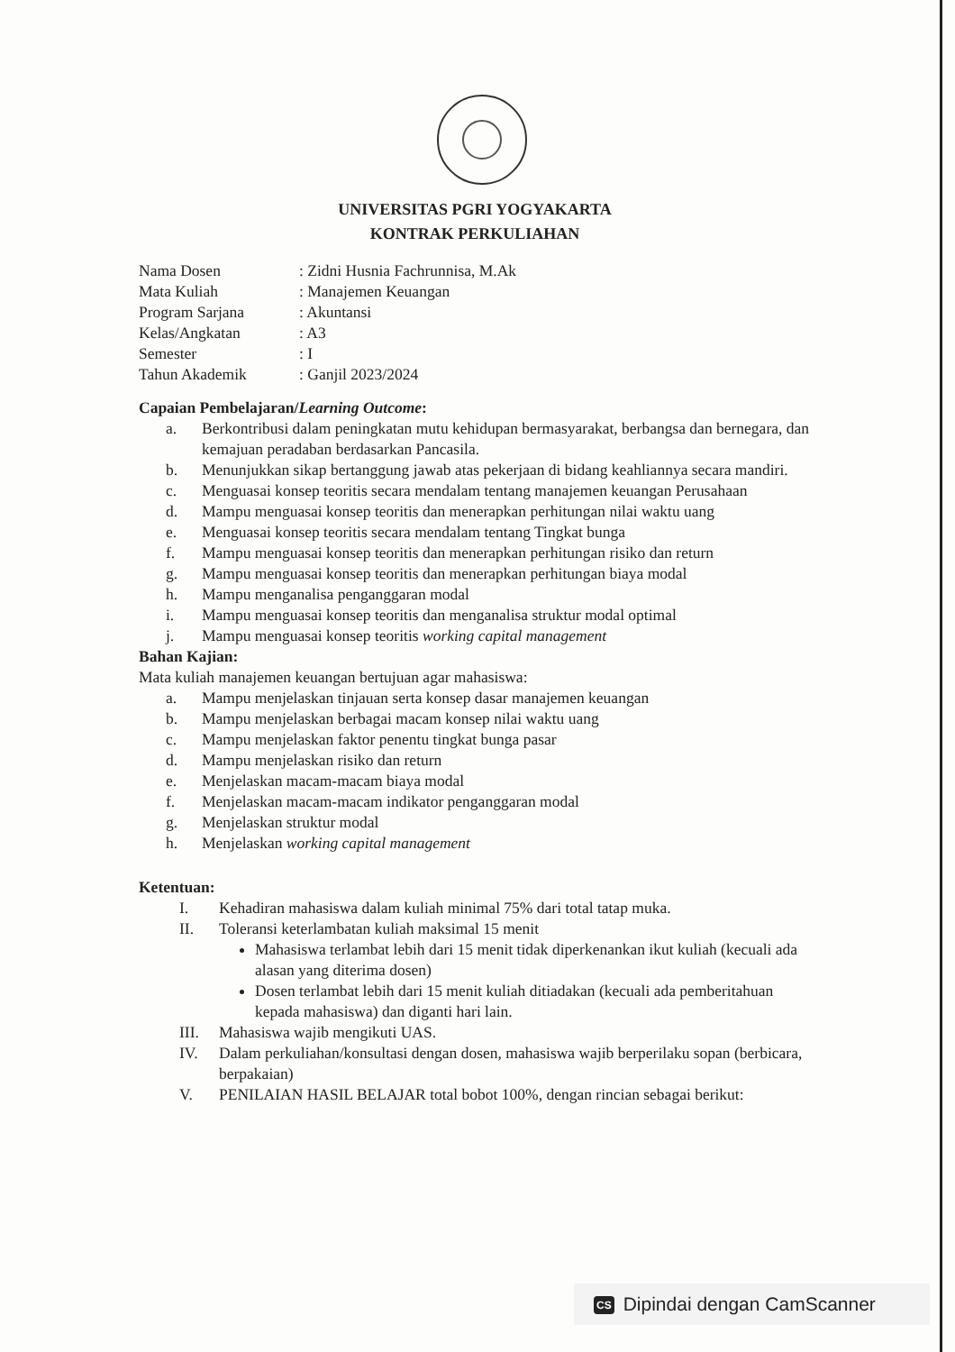UNIVERSITAS PGRI YOGYAKARTA
KONTRAK PERKULIAHAN
| Nama Dosen | : Zidni Husnia Fachrunnisa, M.Ak |
| Mata Kuliah | : Manajemen Keuangan |
| Program Sarjana | : Akuntansi |
| Kelas/Angkatan | : A3 |
| Semester | : I |
| Tahun Akademik | : Ganjil 2023/2024 |
Capaian Pembelajaran/Learning Outcome:
a. Berkontribusi dalam peningkatan mutu kehidupan bermasyarakat, berbangsa dan bernegara, dan kemajuan peradaban berdasarkan Pancasila.
b. Menunjukkan sikap bertanggung jawab atas pekerjaan di bidang keahliannya secara mandiri.
c. Menguasai konsep teoritis secara mendalam tentang manajemen keuangan Perusahaan
d. Mampu menguasai konsep teoritis dan menerapkan perhitungan nilai waktu uang
e. Menguasai konsep teoritis secara mendalam tentang Tingkat bunga
f. Mampu menguasai konsep teoritis dan menerapkan perhitungan risiko dan return
g. Mampu menguasai konsep teoritis dan menerapkan perhitungan biaya modal
h. Mampu menganalisa penganggaran modal
i. Mampu menguasai konsep teoritis dan menganalisa struktur modal optimal
j. Mampu menguasai konsep teoritis working capital management
Bahan Kajian:
Mata kuliah manajemen keuangan bertujuan agar mahasiswa:
a. Mampu menjelaskan tinjauan serta konsep dasar manajemen keuangan
b. Mampu menjelaskan berbagai macam konsep nilai waktu uang
c. Mampu menjelaskan faktor penentu tingkat bunga pasar
d. Mampu menjelaskan risiko dan return
e. Menjelaskan macam-macam biaya modal
f. Menjelaskan macam-macam indikator penganggaran modal
g. Menjelaskan struktur modal
h. Menjelaskan working capital management
Ketentuan:
I. Kehadiran mahasiswa dalam kuliah minimal 75% dari total tatap muka.
II. Toleransi keterlambatan kuliah maksimal 15 menit
Mahasiswa terlambat lebih dari 15 menit tidak diperkenankan ikut kuliah (kecuali ada alasan yang diterima dosen)
Dosen terlambat lebih dari 15 menit kuliah ditiadakan (kecuali ada pemberitahuan kepada mahasiswa) dan diganti hari lain.
III. Mahasiswa wajib mengikuti UAS.
IV. Dalam perkuliahan/konsultasi dengan dosen, mahasiswa wajib berperilaku sopan (berbicara, berpakaian)
V. PENILAIAN HASIL BELAJAR total bobot 100%, dengan rincian sebagai berikut:
CS Dipindai dengan CamScanner